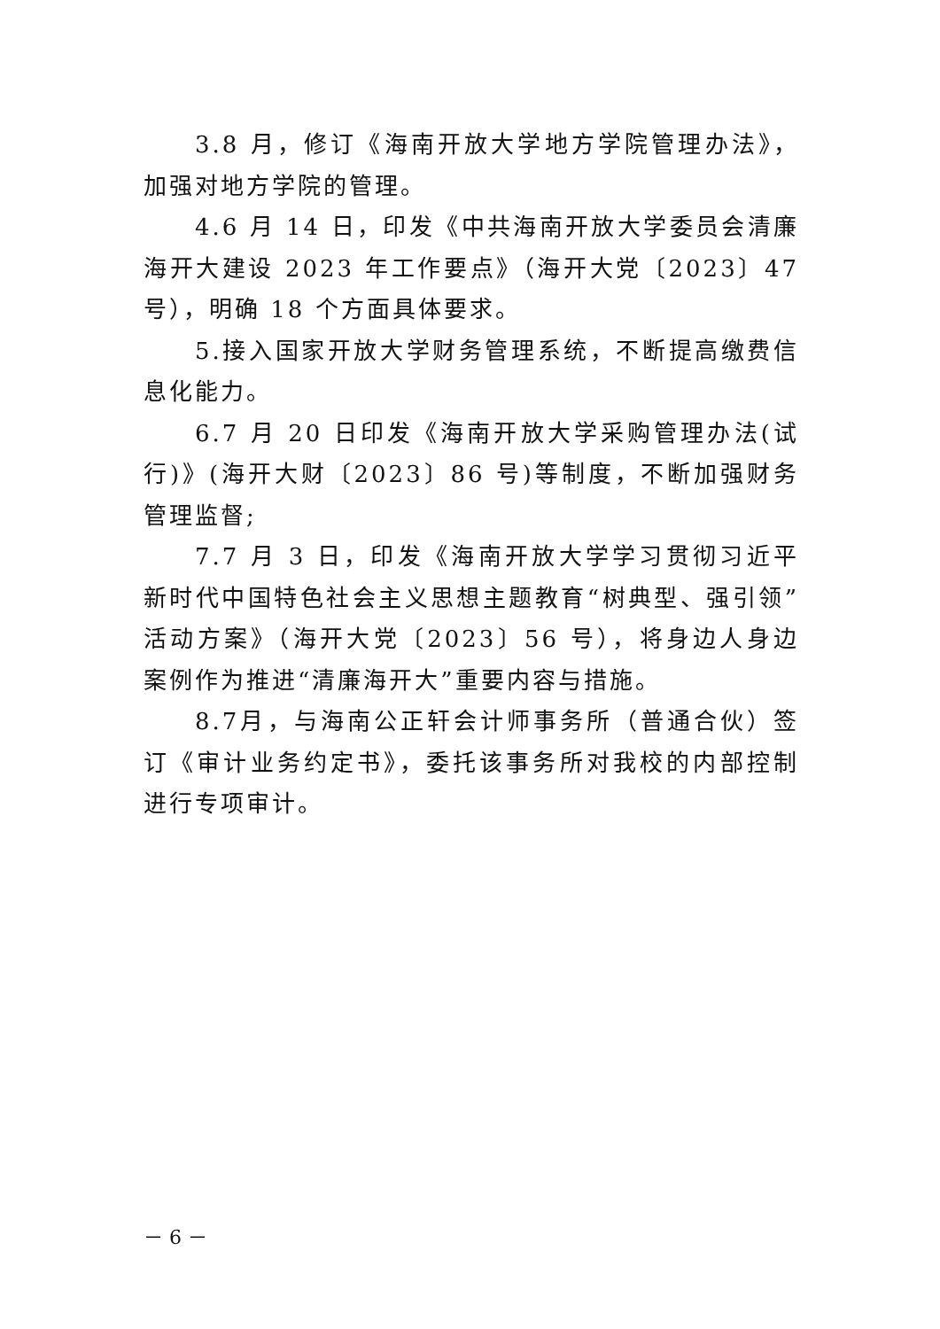3.8 月，修订《海南开放大学地方学院管理办法》，加强对地方学院的管理。
4.6 月 14 日，印发《中共海南开放大学委员会清廉海开大建设 2023 年工作要点》（海开大党〔2023〕47 号），明确 18 个方面具体要求。
5.接入国家开放大学财务管理系统，不断提高缴费信息化能力。
6.7 月 20 日印发《海南开放大学采购管理办法(试行)》(海开大财〔2023〕86 号)等制度，不断加强财务管理监督;
7.7 月 3 日，印发《海南开放大学学习贯彻习近平新时代中国特色社会主义思想主题教育“树典型、强引领”活动方案》（海开大党〔2023〕56 号），将身边人身边案例作为推进“清廉海开大”重要内容与措施。
8.7月，与海南公正轩会计师事务所（普通合伙）签订《审计业务约定书》，委托该事务所对我校的内部控制进行专项审计。
－ 6 －